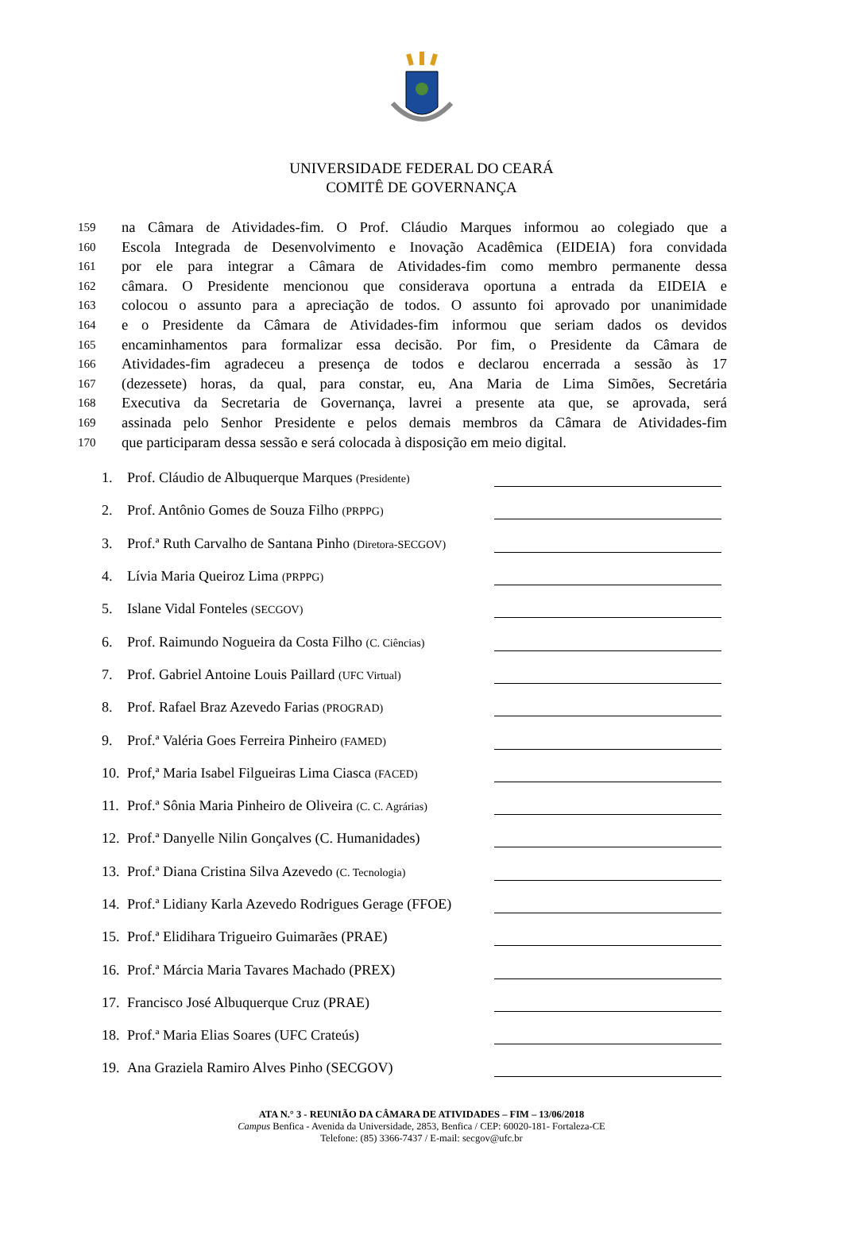UNIVERSIDADE FEDERAL DO CEARÁ
COMITÊ DE GOVERNANÇA
159 na Câmara de Atividades-fim. O Prof. Cláudio Marques informou ao colegiado que a
160 Escola Integrada de Desenvolvimento e Inovação Acadêmica (EIDEIA) fora convidada
161 por ele para integrar a Câmara de Atividades-fim como membro permanente dessa
162 câmara. O Presidente mencionou que considerava oportuna a entrada da EIDEIA e
163 colocou o assunto para a apreciação de todos. O assunto foi aprovado por unanimidade
164 e o Presidente da Câmara de Atividades-fim informou que seriam dados os devidos
165 encaminhamentos para formalizar essa decisão. Por fim, o Presidente da Câmara de
166 Atividades-fim agradeceu a presença de todos e declarou encerrada a sessão às 17
167 (dezessete) horas, da qual, para constar, eu, Ana Maria de Lima Simões, Secretária
168 Executiva da Secretaria de Governança, lavrei a presente ata que, se aprovada, será
169 assinada pelo Senhor Presidente e pelos demais membros da Câmara de Atividades-fim
170 que participaram dessa sessão e será colocada à disposição em meio digital.
1. Prof. Cláudio de Albuquerque Marques (Presidente)
2. Prof. Antônio Gomes de Souza Filho (PRPPG)
3. Prof.ª Ruth Carvalho de Santana Pinho (Diretora-SECGOV)
4. Lívia Maria Queiroz Lima (PRPPG)
5. Islane Vidal Fonteles (SECGOV)
6. Prof. Raimundo Nogueira da Costa Filho (C. Ciências)
7. Prof. Gabriel Antoine Louis Paillard (UFC Virtual)
8. Prof. Rafael Braz Azevedo Farias (PROGRAD)
9. Prof.ª Valéria Goes Ferreira Pinheiro (FAMED)
10. Prof,ª Maria Isabel Filgueiras Lima Ciasca (FACED)
11. Prof.ª Sônia Maria Pinheiro de Oliveira (C. C. Agrárias)
12. Prof.ª Danyelle Nilin Gonçalves (C. Humanidades)
13. Prof.ª Diana Cristina Silva Azevedo (C. Tecnologia)
14. Prof.ª Lidiany Karla Azevedo Rodrigues Gerage (FFOE)
15. Prof.ª Elidihara Trigueiro Guimarães (PRAE)
16. Prof.ª Márcia Maria Tavares Machado (PREX)
17. Francisco José Albuquerque Cruz (PRAE)
18. Prof.ª Maria Elias Soares (UFC Crateús)
19. Ana Graziela Ramiro Alves Pinho (SECGOV)
ATA N.° 3 - REUNIÃO DA CÂMARA DE ATIVIDADES – FIM – 13/06/2018
Campus Benfica - Avenida da Universidade, 2853, Benfica / CEP: 60020-181- Fortaleza-CE
Telefone: (85) 3366-7437 / E-mail: secgov@ufc.br